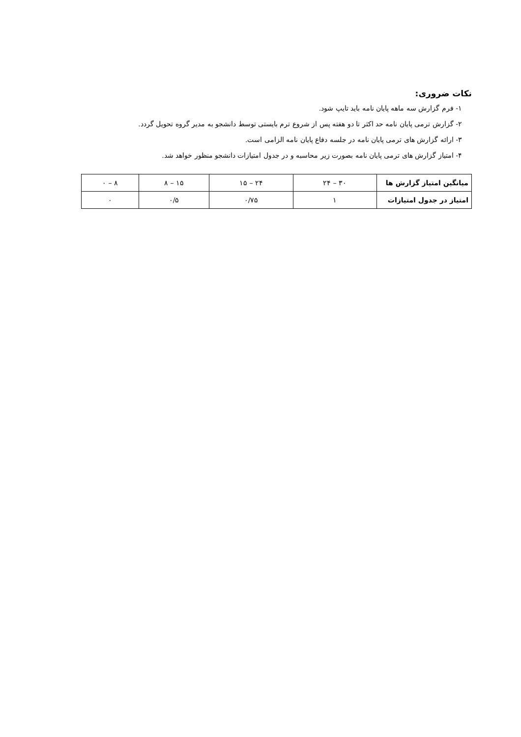نکات ضروری:
۱- فرم گزارش سه ماهه پایان نامه باید تایپ شود.
۲- گزارش ترمی پایان نامه حد اکثر تا دو هفته پس از شروع ترم بایستی توسط دانشجو به مدیر گروه تحویل گردد.
۳- ارائه گزارش های ترمی پایان نامه در جلسه دفاع پایان نامه الزامی است.
۴- امتیاز گزارش های ترمی پایان نامه بصورت زیر محاسبه و در جدول امتیازات دانشجو منظور خواهد شد.
| میانگین امتیاز گزارش ها | ۳۰ – ۲۴ | ۲۴ – ۱۵ | ۱۵ – ۸ | ۸ – ۰ |
| امتیاز در جدول امتیازات | ۱ | ۰/۷۵ | ۰/۵ | ۰ |